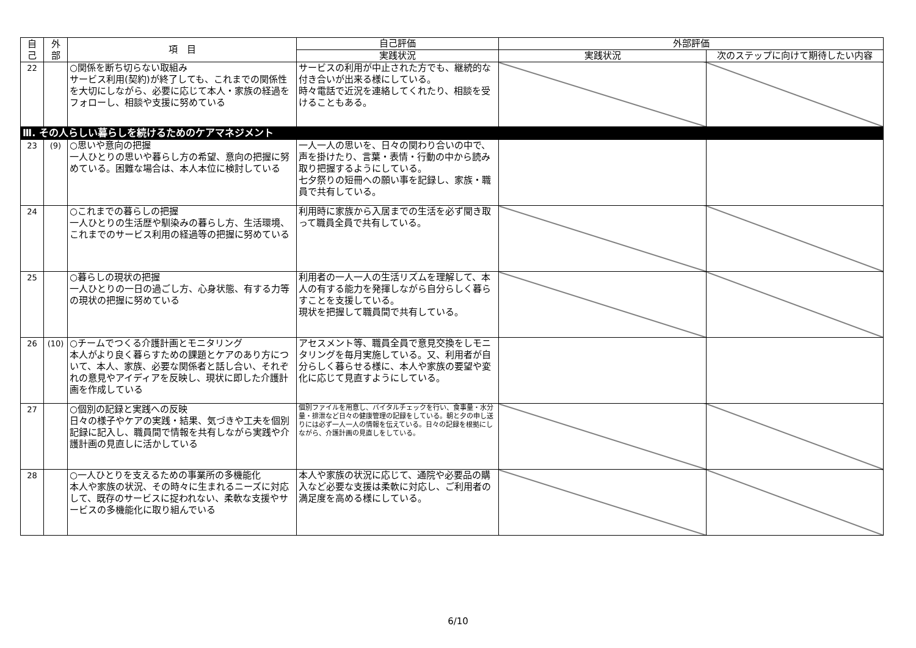| 自 己 | 外 部 | 項 目 | 自己評価 | 外部評価 | |
| --- | --- | --- | --- | --- | --- |
| | | | 実践状況 | 実践状況 | 次のステップに向けて期待したい内容 |
| 22 | | ○関係を断ち切らない取組み サービス利用(契約)が終了しても、これまでの関係性を大切にしながら、必要に応じて本人・家族の経過をフォローし、相談や支援に努めている | サービスの利用が中止された方でも、継続的な付き合いが出来る様にしている。 時々電話で近況を連絡してくれたり、相談を受けることもある。 | | |
| Ⅲ. その人らしい暮らしを続けるためのケアマネジメント | | | | | |
| 23 | (9) | ○思いや意向の把握 一人ひとりの思いや暮らし方の希望、意向の把握に努めている。困難な場合は、本人本位に検討している | 一人一人の思いを、日々の関わり合いの中で、声を掛けたり、言葉・表情・行動の中から読み取り把握するようにしている。 七夕祭りの短冊への願い事を記録し、家族・職員で共有している。 | | |
| 24 | | ○これまでの暮らしの把握 一人ひとりの生活歴や馴染みの暮らし方、生活環境、これまでのサービス利用の経過等の把握に努めている | 利用時に家族から入居までの生活を必ず聞き取って職員全員で共有している。 | | |
| 25 | | ○暮らしの現状の把握 一人ひとりの一日の過ごし方、心身状態、有する力等の現状の把握に努めている | 利用者の一人一人の生活リズムを理解して、本人の有する能力を発揮しながら自分らしく暮らすことを支援している。 現状を把握して職員間で共有している。 | | |
| 26 | (10) | ○チームでつくる介護計画とモニタリング 本人がより良く暮らすための課題とケアのあり方について、本人、家族、必要な関係者と話し合い、それぞれの意見やアイディアを反映し、現状に即した介護計画を作成している | アセスメント等、職員全員で意見交換をしモニタリングを毎月実施している。又、利用者が自分らしく暮らせる様に、本人や家族の要望や変化に応じて見直すようにしている。 | | |
| 27 | | ○個別の記録と実践への反映 日々の様子やケアの実践・結果、気づきや工夫を個別記録に記入し、職員間で情報を共有しながら実践や介護計画の見直しに活かしている | 個別ファイルを用意し、バイタルチェックを行い、食事量・水分量・排泄など日々の健康管理の記録をしている。朝と夕の申し送りには必ず一人一人の情報を伝えている。日々の記録を根拠にしながら、介護計画の見直しをしている。 | | |
| 28 | | ○一人ひとりを支えるための事業所の多機能化 本人や家族の状況、その時々に生まれるニーズに対応して、既存のサービスに捉われない、柔軟な支援やサービスの多機能化に取り組んでいる | 本人や家族の状況に応じて、通院や必要品の購入など必要な支援は柔軟に対応し、ご利用者の満足度を高める様にしている。 | | |
6/10